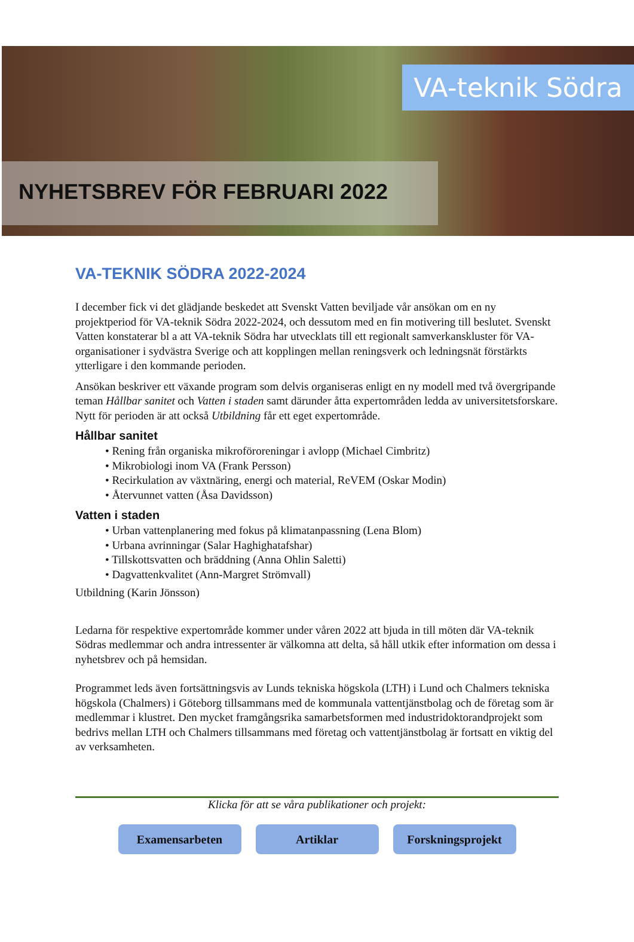VA-teknik Södra
NYHETSBREV FÖR FEBRUARI 2022
VA-TEKNIK SÖDRA 2022-2024
I december fick vi det glädjande beskedet att Svenskt Vatten beviljade vår ansökan om en ny projektperiod för VA-teknik Södra 2022-2024, och dessutom med en fin motivering till beslutet. Svenskt Vatten konstaterar bl a att VA-teknik Södra har utvecklats till ett regionalt samverkanskluster för VA-organisationer i sydvästra Sverige och att kopplingen mellan reningsverk och ledningsnät förstärkts ytterligare i den kommande perioden.
Ansökan beskriver ett växande program som delvis organiseras enligt en ny modell med två övergripande teman Hållbar sanitet och Vatten i staden samt därunder åtta expertområden ledda av universitetsforskare. Nytt för perioden är att också Utbildning får ett eget expertområde.
Hållbar sanitet
• Rening från organiska mikroföroreningar i avlopp (Michael Cimbritz)
• Mikrobiologi inom VA (Frank Persson)
• Recirkulation av växtnäring, energi och material, ReVEM (Oskar Modin)
• Återvunnet vatten (Åsa Davidsson)
Vatten i staden
• Urban vattenplanering med fokus på klimatanpassning (Lena Blom)
• Urbana avrinningar (Salar Haghighatafshar)
• Tillskottsvatten och bräddning (Anna Ohlin Saletti)
• Dagvattenkvalitet (Ann-Margret Strömvall)
Utbildning (Karin Jönsson)
Ledarna för respektive expertområde kommer under våren 2022 att bjuda in till möten där VA-teknik Södras medlemmar och andra intressenter är välkomna att delta, så håll utkik efter information om dessa i nyhetsbrev och på hemsidan.
Programmet leds även fortsättningsvis av Lunds tekniska högskola (LTH) i Lund och Chalmers tekniska högskola (Chalmers) i Göteborg tillsammans med de kommunala vattentjänstbolag och de företag som är medlemmar i klustret. Den mycket framgångsrika samarbetsformen med industridoktorandprojekt som bedrivs mellan LTH och Chalmers tillsammans med företag och vattentjänstbolag är fortsatt en viktig del av verksamheten.
Klicka för att se våra publikationer och projekt:
Examensarbeten Artiklar Forskningsprojekt